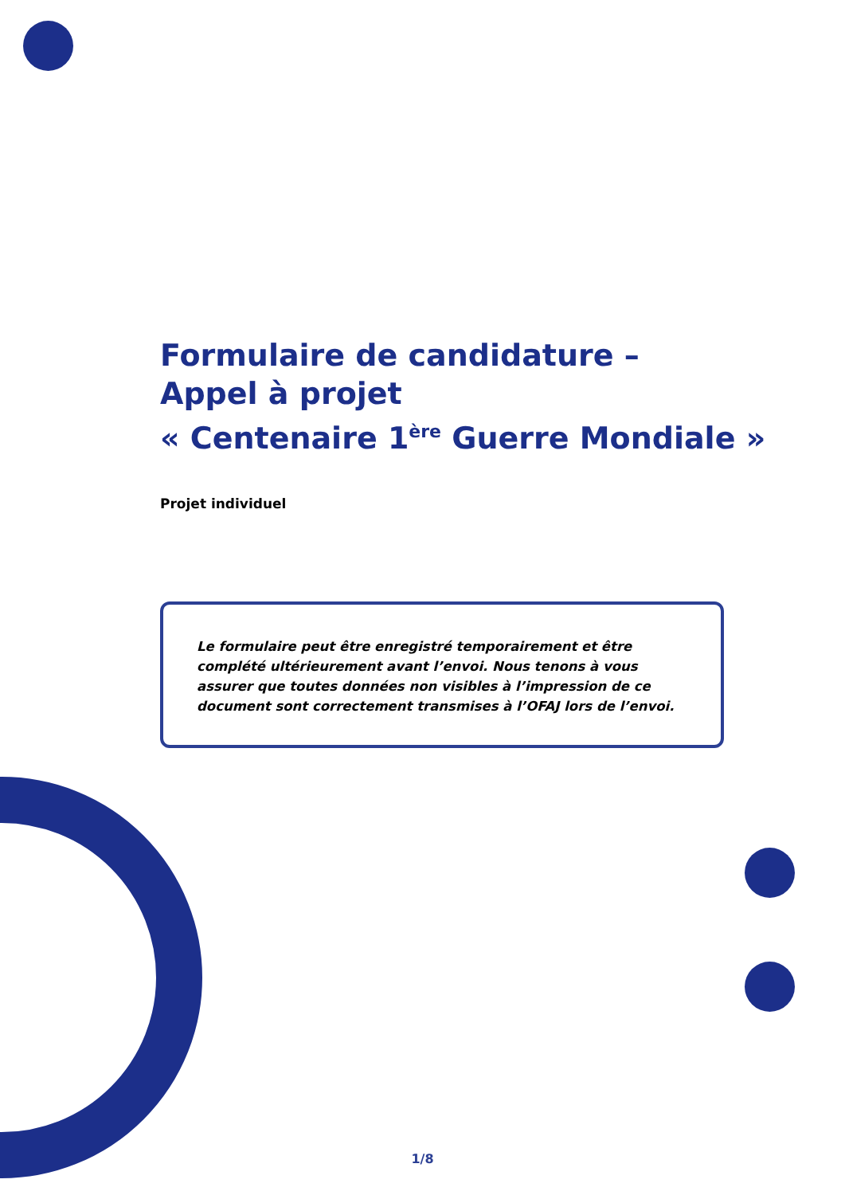Formulaire de candidature –
Appel à projet
« Centenaire 1<sup>ère</sup> Guerre Mondiale »
Projet individuel
Le formulaire peut être enregistré temporairement et être complété ultérieurement avant l’envoi. Nous tenons à vous assurer que toutes données non visibles à l’impression de ce document sont correctement transmises à l’OFAJ lors de l’envoi.
1/8